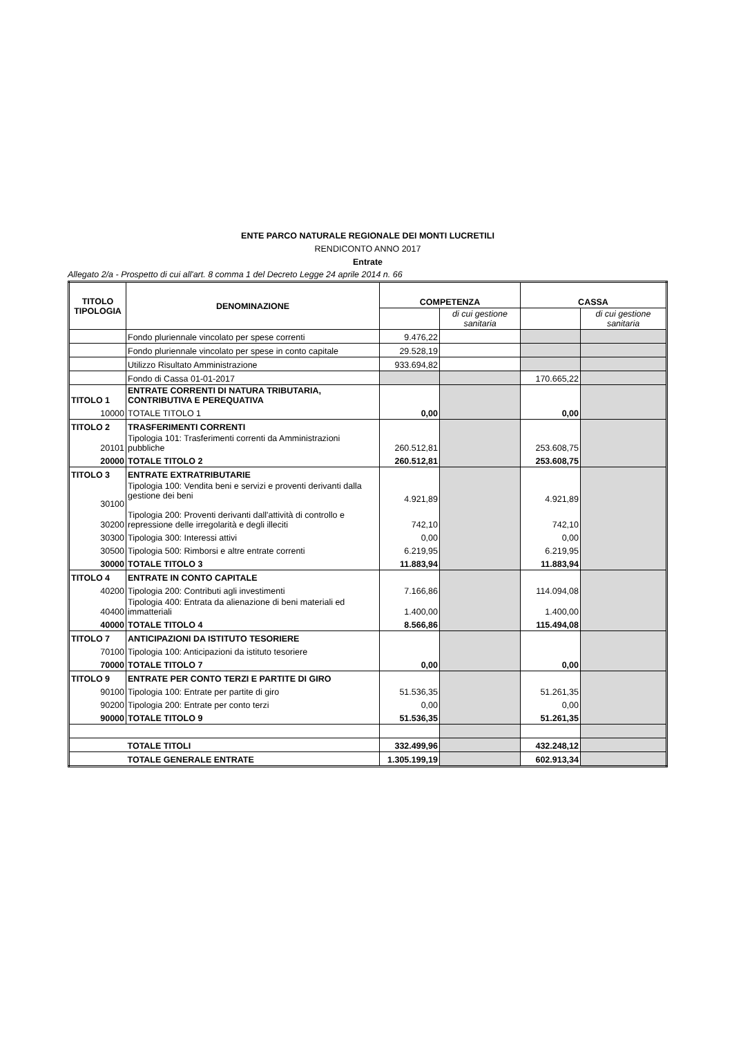ENTE PARCO NATURALE REGIONALE DEI MONTI LUCRETILI
RENDICONTO ANNO 2017
Entrate
Allegato 2/a - Prospetto di cui all'art. 8 comma 1 del Decreto Legge 24 aprile 2014 n. 66
| TITOLO TIPOLOGIA | DENOMINAZIONE | COMPETENZA | | CASSA | |
| | | | di cui gestione sanitaria | | di cui gestione sanitaria |
| | Fondo pluriennale vincolato per spese correnti | 9.476,22 | | | |
| | Fondo pluriennale vincolato per spese in conto capitale | 29.528,19 | | | |
| | Utilizzo Risultato Amministrazione | 933.694,82 | | | |
| | Fondo di Cassa 01-01-2017 | | | 170.665,22 | |
| TITOLO 1 | ENTRATE CORRENTI DI NATURA TRIBUTARIA, CONTRIBUTIVA E PEREQUATIVA | | | | |
| 10000 | TOTALE TITOLO 1 | 0,00 | | 0,00 | |
| TITOLO 2 | TRASFERIMENTI CORRENTI | | | | |
| 20101 | Tipologia 101: Trasferimenti correnti da Amministrazioni pubbliche | 260.512,81 | | 253.608,75 | |
| 20000 | TOTALE TITOLO 2 | 260.512,81 | | 253.608,75 | |
| TITOLO 3 | ENTRATE EXTRATRIBUTARIE | | | | |
| 30100 | Tipologia 100: Vendita beni e servizi e proventi derivanti dalla gestione dei beni | 4.921,89 | | 4.921,89 | |
| 30200 | Tipologia 200: Proventi derivanti dall'attività di controllo e repressione delle irregolarità e degli illeciti | 742,10 | | 742,10 | |
| 30300 | Tipologia 300: Interessi attivi | 0,00 | | 0,00 | |
| 30500 | Tipologia 500: Rimborsi e altre entrate correnti | 6.219,95 | | 6.219,95 | |
| 30000 | TOTALE TITOLO 3 | 11.883,94 | | 11.883,94 | |
| TITOLO 4 | ENTRATE IN CONTO CAPITALE | | | | |
| 40200 | Tipologia 200: Contributi agli investimenti | 7.166,86 | | 114.094,08 | |
| 40400 | Tipologia 400: Entrata da alienazione di beni materiali ed immatteriali | 1.400,00 | | 1.400,00 | |
| 40000 | TOTALE TITOLO 4 | 8.566,86 | | 115.494,08 | |
| TITOLO 7 | ANTICIPAZIONI DA ISTITUTO TESORIERE | | | | |
| 70100 | Tipologia 100: Anticipazioni da istituto tesoriere | | | | |
| 70000 | TOTALE TITOLO 7 | 0,00 | | 0,00 | |
| TITOLO 9 | ENTRATE PER CONTO TERZI E PARTITE DI GIRO | | | | |
| 90100 | Tipologia 100: Entrate per partite di giro | 51.536,35 | | 51.261,35 | |
| 90200 | Tipologia 200: Entrate per conto terzi | 0,00 | | 0,00 | |
| 90000 | TOTALE TITOLO 9 | 51.536,35 | | 51.261,35 | |
| | TOTALE TITOLI | 332.499,96 | | 432.248,12 | |
| | TOTALE GENERALE ENTRATE | 1.305.199,19 | | 602.913,34 | |